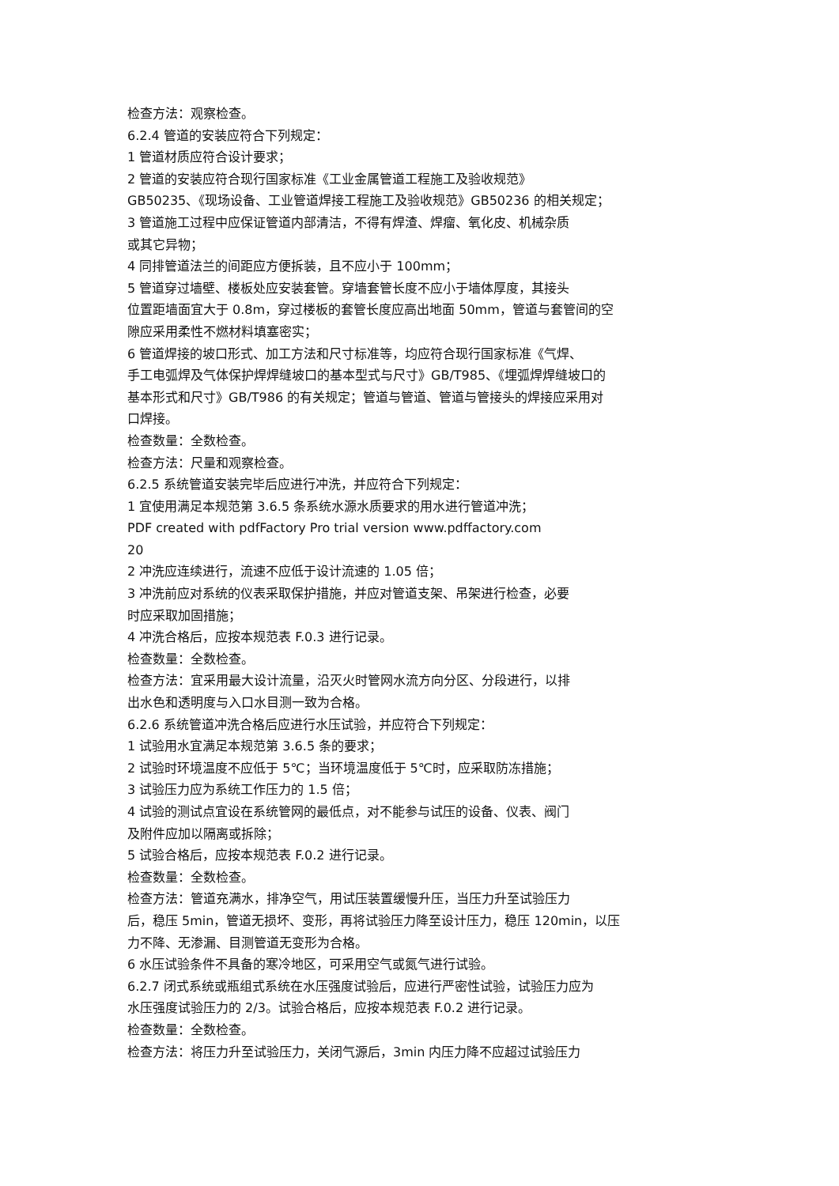检查方法：观察检查。
6.2.4 管道的安装应符合下列规定：
1 管道材质应符合设计要求；
2 管道的安装应符合现行国家标准《工业金属管道工程施工及验收规范》
GB50235、《现场设备、工业管道焊接工程施工及验收规范》GB50236 的相关规定；
3 管道施工过程中应保证管道内部清洁，不得有焊渣、焊瘤、氧化皮、机械杂质
或其它异物；
4 同排管道法兰的间距应方便拆装，且不应小于 100mm；
5 管道穿过墙壁、楼板处应安装套管。穿墙套管长度不应小于墙体厚度，其接头
位置距墙面宜大于 0.8m，穿过楼板的套管长度应高出地面 50mm，管道与套管间的空
隙应采用柔性不燃材料填塞密实；
6 管道焊接的坡口形式、加工方法和尺寸标准等，均应符合现行国家标准《气焊、
手工电弧焊及气体保护焊焊缝坡口的基本型式与尺寸》GB/T985、《埋弧焊焊缝坡口的
基本形式和尺寸》GB/T986 的有关规定；管道与管道、管道与管接头的焊接应采用对
口焊接。
检查数量：全数检查。
检查方法：尺量和观察检查。
6.2.5 系统管道安装完毕后应进行冲洗，并应符合下列规定：
1 宜使用满足本规范第 3.6.5 条系统水源水质要求的用水进行管道冲洗；
PDF created with pdfFactory Pro trial version www.pdffactory.com
20
2 冲洗应连续进行，流速不应低于设计流速的 1.05 倍；
3 冲洗前应对系统的仪表采取保护措施，并应对管道支架、吊架进行检查，必要
时应采取加固措施；
4 冲洗合格后，应按本规范表 F.0.3 进行记录。
检查数量：全数检查。
检查方法：宜采用最大设计流量，沿灭火时管网水流方向分区、分段进行，以排
出水色和透明度与入口水目测一致为合格。
6.2.6 系统管道冲洗合格后应进行水压试验，并应符合下列规定：
1 试验用水宜满足本规范第 3.6.5 条的要求；
2 试验时环境温度不应低于 5℃；当环境温度低于 5℃时，应采取防冻措施；
3 试验压力应为系统工作压力的 1.5 倍；
4 试验的测试点宜设在系统管网的最低点，对不能参与试压的设备、仪表、阀门
及附件应加以隔离或拆除；
5 试验合格后，应按本规范表 F.0.2 进行记录。
检查数量：全数检查。
检查方法：管道充满水，排净空气，用试压装置缓慢升压，当压力升至试验压力
后，稳压 5min，管道无损坏、变形，再将试验压力降至设计压力，稳压 120min，以压
力不降、无渗漏、目测管道无变形为合格。
6 水压试验条件不具备的寒冷地区，可采用空气或氮气进行试验。
6.2.7 闭式系统或瓶组式系统在水压强度试验后，应进行严密性试验，试验压力应为
水压强度试验压力的 2/3。试验合格后，应按本规范表 F.0.2 进行记录。
检查数量：全数检查。
检查方法：将压力升至试验压力，关闭气源后，3min 内压力降不应超过试验压力